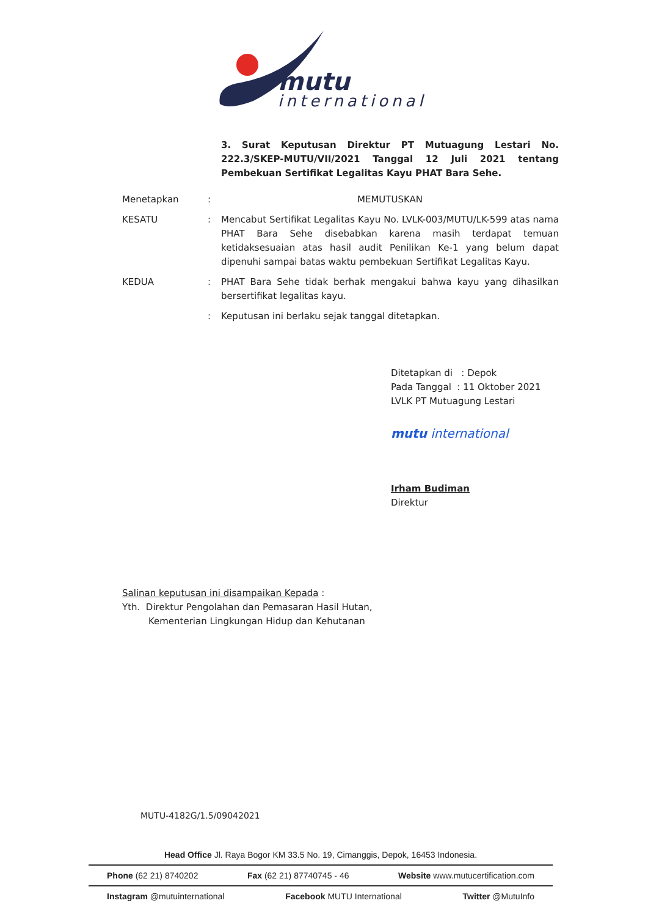mutu
international
3. Surat Keputusan Direktur PT Mutuagung Lestari No. 222.3/SKEP-MUTU/VII/2021 Tanggal 12 Juli 2021 tentang Pembekuan Sertifikat Legalitas Kayu PHAT Bara Sehe.
Menetapkan : MEMUTUSKAN
KESATU : Mencabut Sertifikat Legalitas Kayu No. LVLK-003/MUTU/LK-599 atas nama PHAT Bara Sehe disebabkan karena masih terdapat temuan ketidaksesuaian atas hasil audit Penilikan Ke-1 yang belum dapat dipenuhi sampai batas waktu pembekuan Sertifikat Legalitas Kayu.
KEDUA : PHAT Bara Sehe tidak berhak mengakui bahwa kayu yang dihasilkan bersertifikat legalitas kayu.
: Keputusan ini berlaku sejak tanggal ditetapkan.
Ditetapkan di : Depok
Pada Tanggal : 11 Oktober 2021
LVLK PT Mutuagung Lestari
mutu international
Irham Budiman
Direktur
Salinan keputusan ini disampaikan Kepada :
Yth. Direktur Pengolahan dan Pemasaran Hasil Hutan,
Kementerian Lingkungan Hidup dan Kehutanan
MUTU-4182G/1.5/09042021
Head Office Jl. Raya Bogor KM 33.5 No. 19, Cimanggis, Depok, 16453 Indonesia.
Phone (62 21) 8740202 Fax (62 21) 87740745 - 46 Website www.mutucertification.com
Instagram @mutuinternational Facebook MUTU International Twitter @MutuInfo